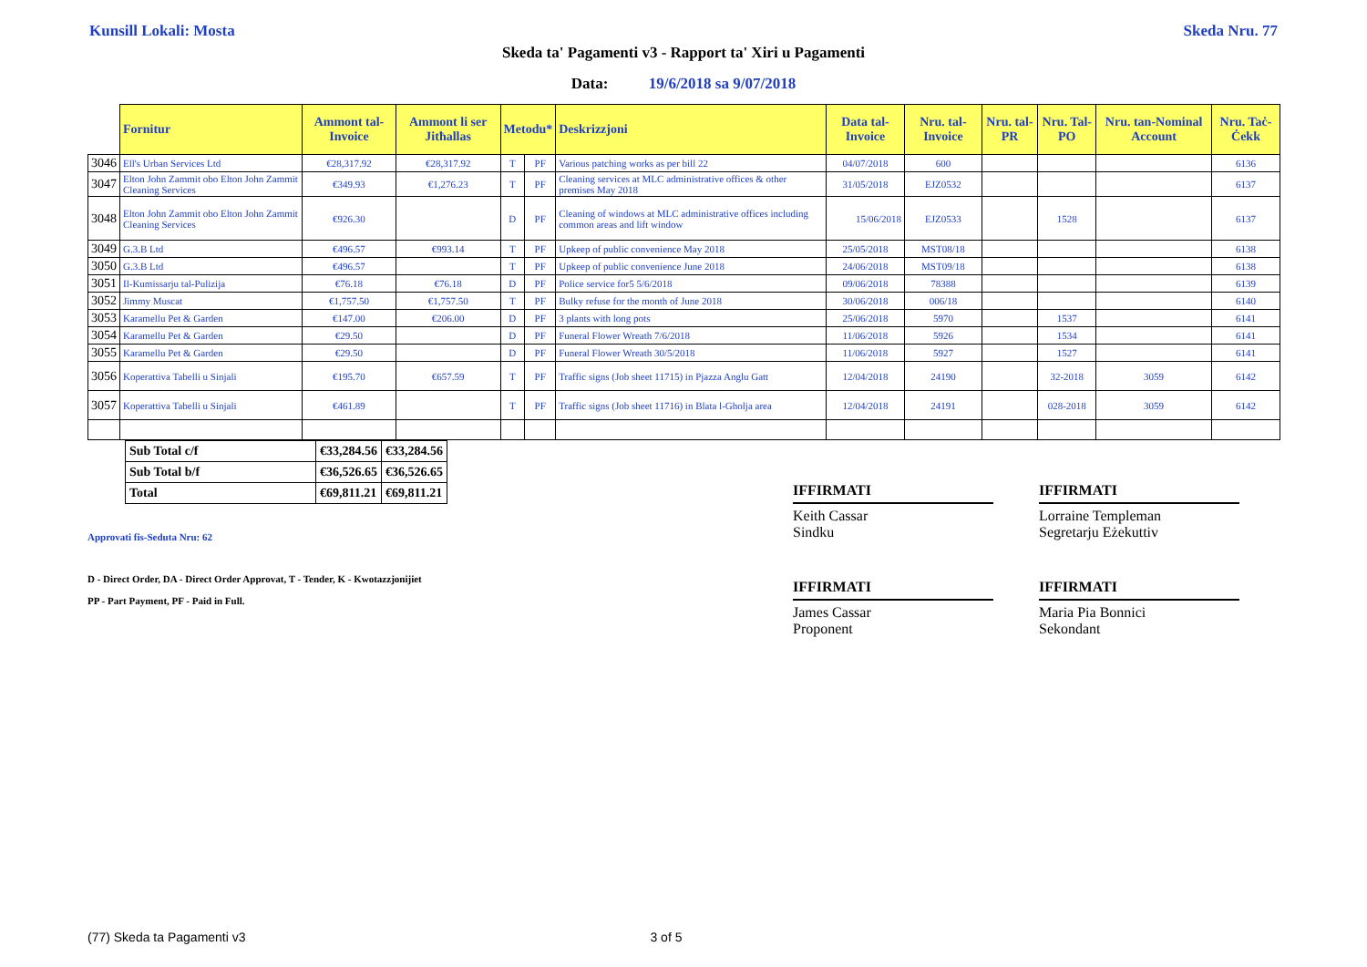Kunsill Lokali: Mosta Skeda Nru. 77
Skeda ta' Pagamenti v3 - Rapport ta' Xiri u Pagamenti
Data: 19/6/2018 sa 9/07/2018
| | Fornitur | Ammont tal-Invoice | Ammont li ser Jitħallas | Metodu* | | Deskrizzjoni | Data tal-Invoice | Nru. tal-Invoice | Nru. tal-PR | Nru. Tal-PO | Nru. tan-Nominal Account | Nru. Taċ-Ċekk |
| --- | --- | --- | --- | --- | --- | --- | --- | --- | --- | --- | --- | --- |
| 3046 | Ell's Urban Services Ltd | €28,317.92 | €28,317.92 | T | PF | Various patching works as per bill 22 | 04/07/2018 | 600 | | | | 6136 |
| 3047 | Elton John Zammit obo Elton John Zammit Cleaning Services | €349.93 | €1,276.23 | T | PF | Cleaning services at MLC administrative offices & other premises May 2018 | 31/05/2018 | EJZ0532 | | | | 6137 |
| 3048 | Elton John Zammit obo Elton John Zammit Cleaning Services | €926.30 | | D | PF | Cleaning of windows at MLC administrative offices including common areas and lift window | 15/06/2018 | EJZ0533 | | 1528 | | 6137 |
| 3049 | G.3.B Ltd | €496.57 | €993.14 | T | PF | Upkeep of public convenience May 2018 | 25/05/2018 | MST08/18 | | | | 6138 |
| 3050 | G.3.B Ltd | €496.57 | | T | PF | Upkeep of public convenience June 2018 | 24/06/2018 | MST09/18 | | | | 6138 |
| 3051 | Il-Kumissarju tal-Pulizija | €76.18 | €76.18 | D | PF | Police service for5 5/6/2018 | 09/06/2018 | 78388 | | | | 6139 |
| 3052 | Jimmy Muscat | €1,757.50 | €1,757.50 | T | PF | Bulky refuse for the month of June 2018 | 30/06/2018 | 006/18 | | | | 6140 |
| 3053 | Karamellu Pet & Garden | €147.00 | €206.00 | D | PF | 3 plants with long pots | 25/06/2018 | 5970 | | 1537 | | 6141 |
| 3054 | Karamellu Pet & Garden | €29.50 | | D | PF | Funeral Flower Wreath 7/6/2018 | 11/06/2018 | 5926 | | 1534 | | 6141 |
| 3055 | Karamellu Pet & Garden | €29.50 | | D | PF | Funeral Flower Wreath 30/5/2018 | 11/06/2018 | 5927 | | 1527 | | 6141 |
| 3056 | Koperattiva Tabelli u Sinjali | €195.70 | €657.59 | T | PF | Traffic signs (Job sheet 11715) in Pjazza Anglu Gatt | 12/04/2018 | 24190 | | 32-2018 | 3059 | 6142 |
| 3057 | Koperattiva Tabelli u Sinjali | €461.89 | | T | PF | Traffic signs (Job sheet 11716) in Blata l-Gholja area | 12/04/2018 | 24191 | | 028-2018 | 3059 | 6142 |
| Sub Total c/f | €33,284.56 | €33,284.56 |
| Sub Total b/f | €36,526.65 | €36,526.65 |
| Total | €69,811.21 | €69,811.21 |
Approvati fis-Seduta Nru: 62
D - Direct Order, DA - Direct Order Approvat, T - Tender, K - Kwotazzjonijiet
PP - Part Payment, PF - Paid in Full.
IFFIRMATI
Keith Cassar
Sindku
IFFIRMATI
Lorraine Templeman
Segretarju Eżekuttiv
IFFIRMATI
James Cassar
Proponent
IFFIRMATI
Maria Pia Bonnici
Sekondant
(77) Skeda ta Pagamenti v3 3 of 5